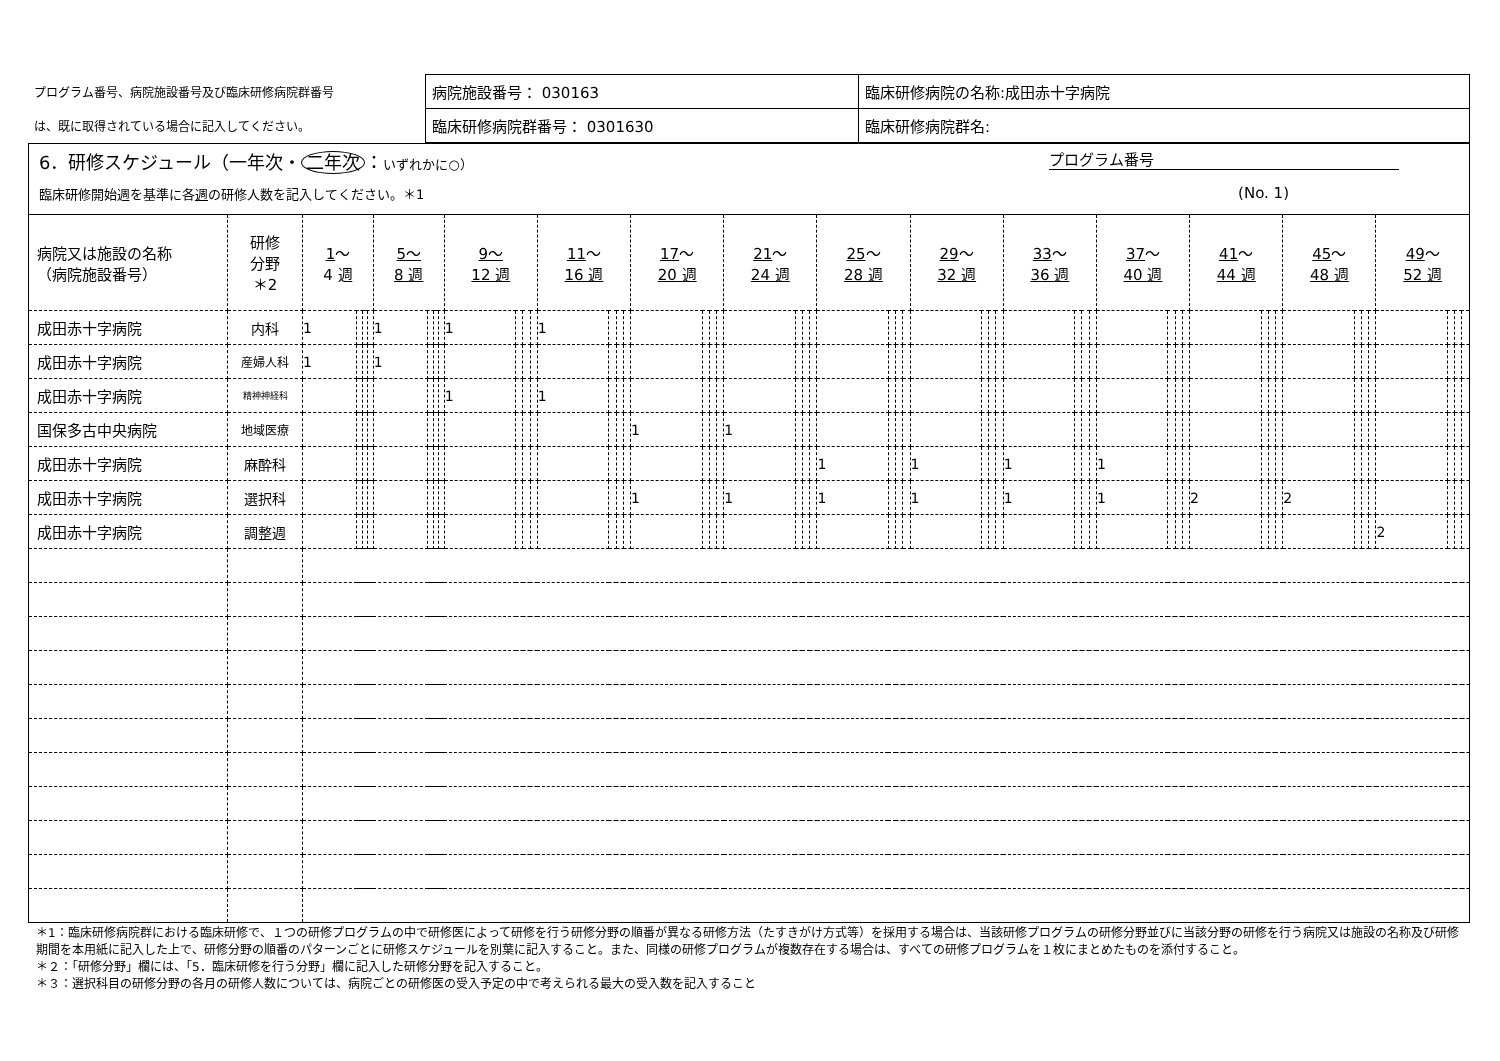| プログラム番号、病院施設番号及び臨床研修病院群番号 | 病院施設番号： 030163 | 臨床研修病院の名称:成田赤十字病院 |
| は、既に取得されている場合に記入してください。 | 臨床研修病院群番号： 0301630 | 臨床研修病院群名: |
6．研修スケジュール（一年次・ 二年次 ：いずれかに○） プログラム番号
臨床研修開始週を基準に各週の研修人数を記入してください。＊1 (No. 1)
| 病院又は施設の名称 （病院施設番号） | 研修 分野 ＊2 | 1 ～ 4 週 | | | | 5～ 8 週 | | | | 9～ 12 週 | | | | 11 ～ 16 週 | | | | 17 ～ 20 週 | | | | 21 ～ 24 週 | | | | 25 ～ 28 週 | | | | 29 ～ 32 週 | | | | 33 ～ 36 週 | | | | 37 ～ 40 週 | | | | 41 ～ 44 週 | | | | 45 ～ 48 週 | | | | 49 ～ 52 週 | | | |
| --- | --- | --- | --- | --- | --- | --- | --- | --- | --- | --- | --- | --- | --- | --- | --- | --- | --- | --- | --- | --- | --- | --- | --- | --- | --- | --- | --- | --- | --- | --- | --- | --- | --- | --- | --- | --- | --- | --- | --- | --- | --- | --- | --- | --- | --- | --- | --- | --- | --- | --- | --- | --- | --- |
| 成田赤十字病院 | 内科 | 1 | | | | 1 | | | | 1 | | | | 1 | | | | | | | | | | | | | | | | | | | | | | | | | | | | | | | | | | | | | | | |
| 成田赤十字病院 | 産婦人科 | 1 | | | | 1 | | | | | | | | | | | | | | | | | | | | | | | | | | | | | | | | | | | | | | | | | | | | | | | |
| 成田赤十字病院 | 精神神経科 | | | | | | | | | 1 | | | | 1 | | | | | | | | | | | | | | | | | | | | | | | | | | | | | | | | | | | | | | | |
| 国保多古中央病院 | 地域医療 | | | | | | | | | | | | | | | | | 1 | | | | 1 | | | | | | | | | | | | | | | | | | | | | | | | | | | | | | | |
| 成田赤十字病院 | 麻酔科 | | | | | | | | | | | | | | | | | | | | | | | | | 1 | | | | 1 | | | | 1 | | | | 1 | | | | | | | | | | | | | | | |
| 成田赤十字病院 | 選択科 | | | | | | | | | | | | | | | | | 1 | | | | 1 | | | | 1 | | | | 1 | | | | 1 | | | | 1 | | | | 2 | | | | 2 | | | | | | | |
| 成田赤十字病院 | 調整週 | | | | | | | | | | | | | | | | | | | | | | | | | | | | | | | | | | | | | | | | | | | | | | | | | 2 | | | |
＊1：臨床研修病院群における臨床研修で、１つの研修プログラムの中で研修医によって研修を行う研修分野の順番が異なる研修方法（たすきがけ方式等）を採用する場合は、当該研修プログラムの研修分野並びに当該分野の研修を行う病院又は施設の名称及び研修期間を本用紙に記入した上で、研修分野の順番のパターンごとに研修スケジュールを別葉に記入すること。また、同様の研修プログラムが複数存在する場合は、すべての研修プログラムを１枚にまとめたものを添付すること。
＊２：「研修分野」欄には、「5．臨床研修を行う分野」欄に記入した研修分野を記入すること。
＊３：選択科目の研修分野の各月の研修人数については、病院ごとの研修医の受入予定の中で考えられる最大の受入数を記入すること